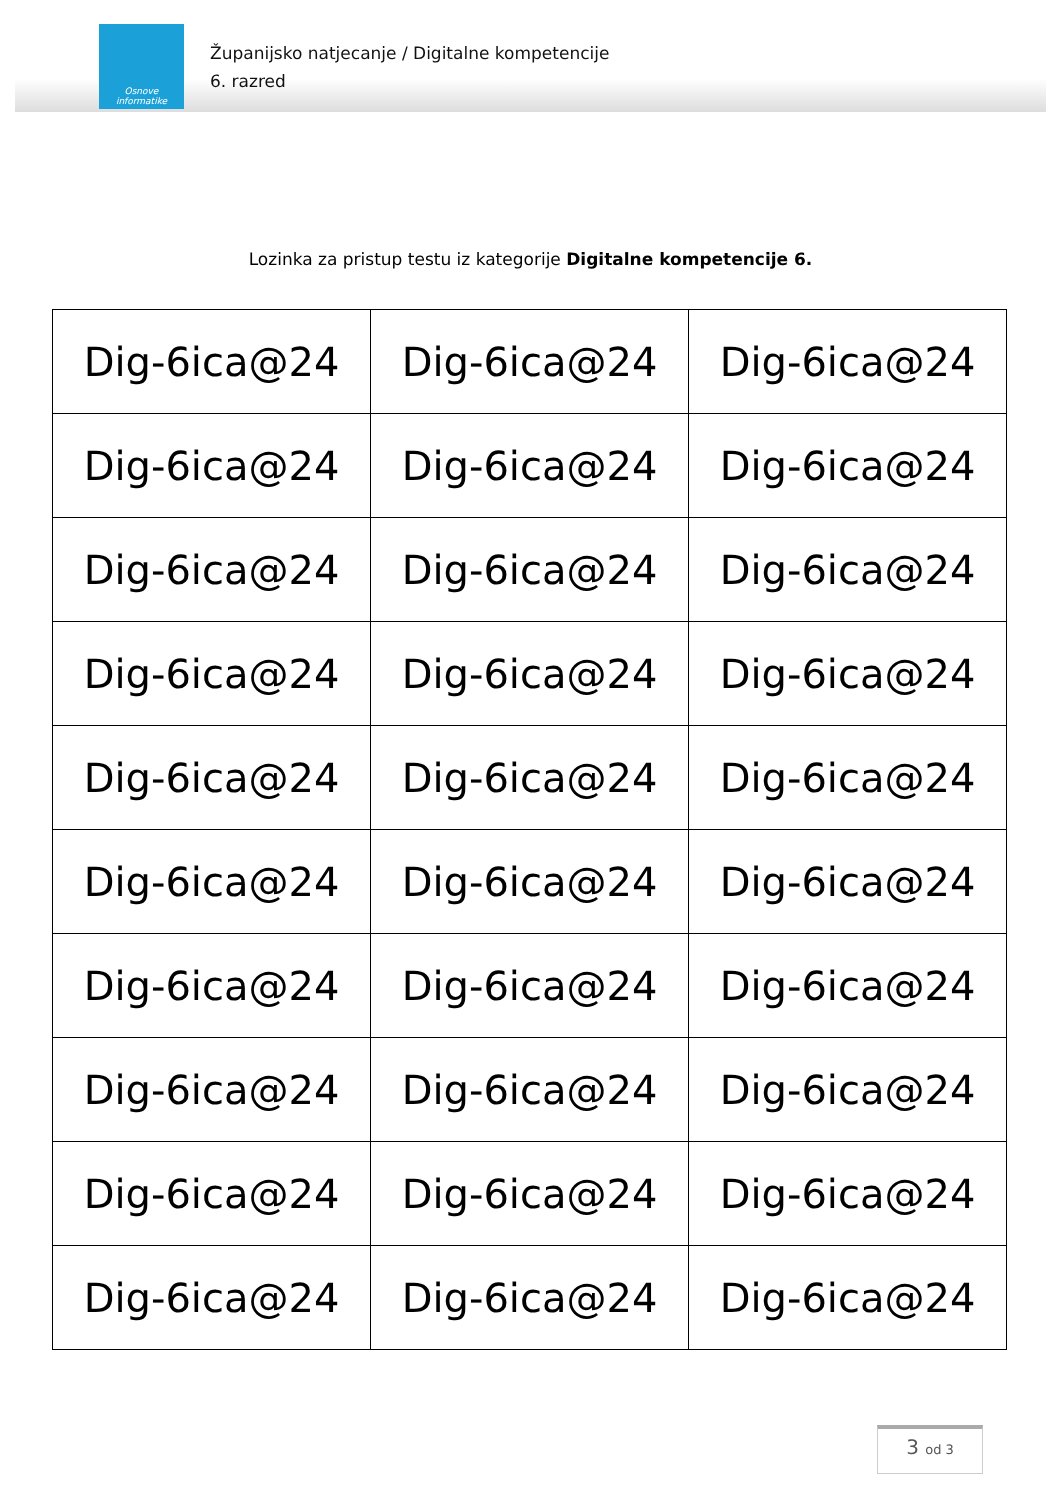Osnove
informatike
Županijsko natjecanje / Digitalne kompetencije
6. razred
Lozinka za pristup testu iz kategorije Digitalne kompetencije 6.
| Dig-6ica@24 | Dig-6ica@24 | Dig-6ica@24 |
| Dig-6ica@24 | Dig-6ica@24 | Dig-6ica@24 |
| Dig-6ica@24 | Dig-6ica@24 | Dig-6ica@24 |
| Dig-6ica@24 | Dig-6ica@24 | Dig-6ica@24 |
| Dig-6ica@24 | Dig-6ica@24 | Dig-6ica@24 |
| Dig-6ica@24 | Dig-6ica@24 | Dig-6ica@24 |
| Dig-6ica@24 | Dig-6ica@24 | Dig-6ica@24 |
| Dig-6ica@24 | Dig-6ica@24 | Dig-6ica@24 |
| Dig-6ica@24 | Dig-6ica@24 | Dig-6ica@24 |
| Dig-6ica@24 | Dig-6ica@24 | Dig-6ica@24 |
3 od 3